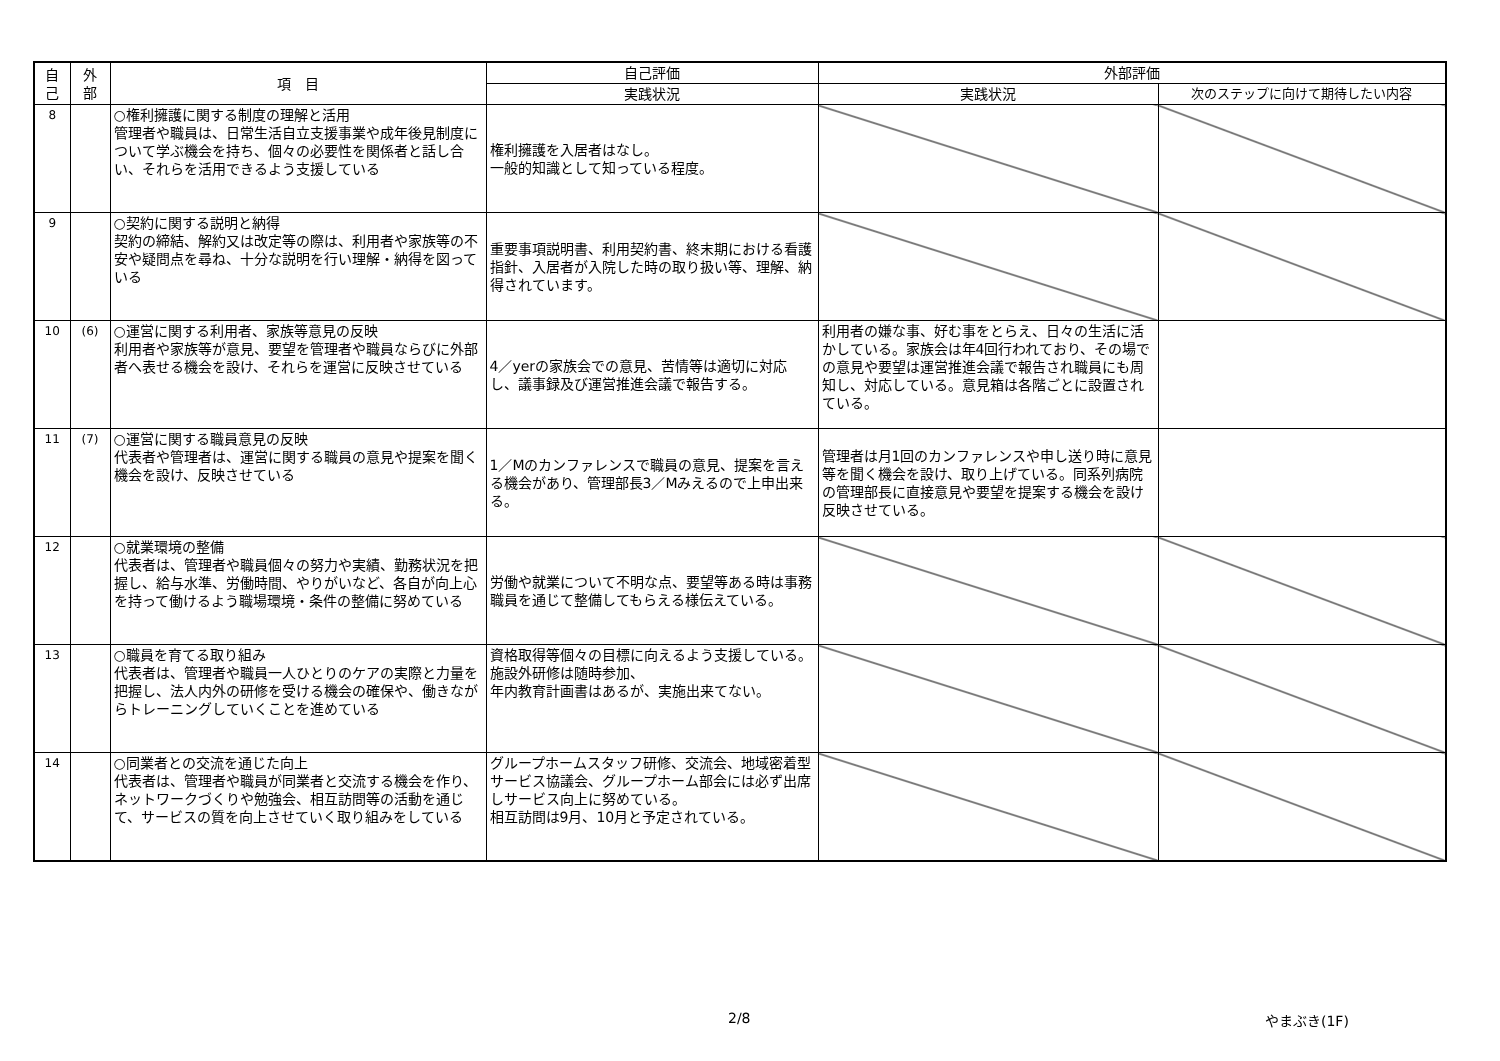| 自 己 | 外 部 | 項 目 | 自己評価 | 外部評価 | |
| --- | --- | --- | --- | --- | --- |
| | | | 実践状況 | 実践状況 | 次のステップに向けて期待したい内容 |
| 8 | | ○権利擁護に関する制度の理解と活用 管理者や職員は、日常生活自立支援事業や成年後見制度について学ぶ機会を持ち、個々の必要性を関係者と話し合い、それらを活用できるよう支援している | 権利擁護を入居者はなし。 一般的知識として知っている程度。 | | |
| 9 | | ○契約に関する説明と納得 契約の締結、解約又は改定等の際は、利用者や家族等の不安や疑問点を尋ね、十分な説明を行い理解・納得を図っている | 重要事項説明書、利用契約書、終末期における看護指針、入居者が入院した時の取り扱い等、理解、納得されています。 | | |
| 10 | (6) | ○運営に関する利用者、家族等意見の反映 利用者や家族等が意見、要望を管理者や職員ならびに外部者へ表せる機会を設け、それらを運営に反映させている | 4／yerの家族会での意見、苦情等は適切に対応し、議事録及び運営推進会議で報告する。 | 利用者の嫌な事、好む事をとらえ、日々の生活に活かしている。家族会は年4回行われており、その場での意見や要望は運営推進会議で報告され職員にも周知し、対応している。意見箱は各階ごとに設置されている。 | |
| 11 | (7) | ○運営に関する職員意見の反映 代表者や管理者は、運営に関する職員の意見や提案を聞く機会を設け、反映させている | 1／Mのカンファレンスで職員の意見、提案を言える機会があり、管理部長3／Mみえるので上申出来る。 | 管理者は月1回のカンファレンスや申し送り時に意見等を聞く機会を設け、取り上げている。同系列病院の管理部長に直接意見や要望を提案する機会を設け反映させている。 | |
| 12 | | ○就業環境の整備 代表者は、管理者や職員個々の努力や実績、勤務状況を把握し、給与水準、労働時間、やりがいなど、各自が向上心を持って働けるよう職場環境・条件の整備に努めている | 労働や就業について不明な点、要望等ある時は事務職員を通じて整備してもらえる様伝えている。 | | |
| 13 | | ○職員を育てる取り組み 代表者は、管理者や職員一人ひとりのケアの実際と力量を把握し、法人内外の研修を受ける機会の確保や、働きながらトレーニングしていくことを進めている | 資格取得等個々の目標に向えるよう支援している。 施設外研修は随時参加、 年内教育計画書はあるが、実施出来てない。 | | |
| 14 | | ○同業者との交流を通じた向上 代表者は、管理者や職員が同業者と交流する機会を作り、ネットワークづくりや勉強会、相互訪問等の活動を通じて、サービスの質を向上させていく取り組みをしている | グループホームスタッフ研修、交流会、地域密着型サービス協議会、グループホーム部会には必ず出席しサービス向上に努めている。 相互訪問は9月、10月と予定されている。 | | |
2/8 やまぶき(1F)